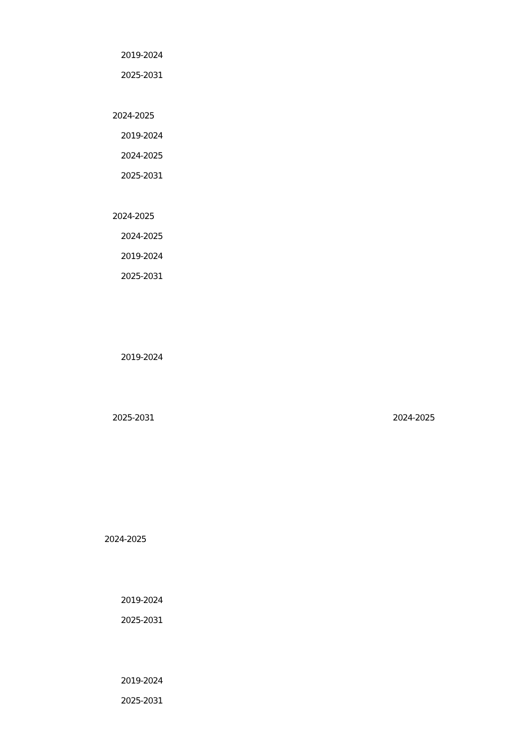2019-2024
2025-2031
2024-2025
2019-2024
2024-2025
2025-2031
2024-2025
2024-2025
2019-2024
2025-2031
2019-2024
2025-2031 2024-2025
2024-2025
2019-2024
2025-2031
2019-2024
2025-2031